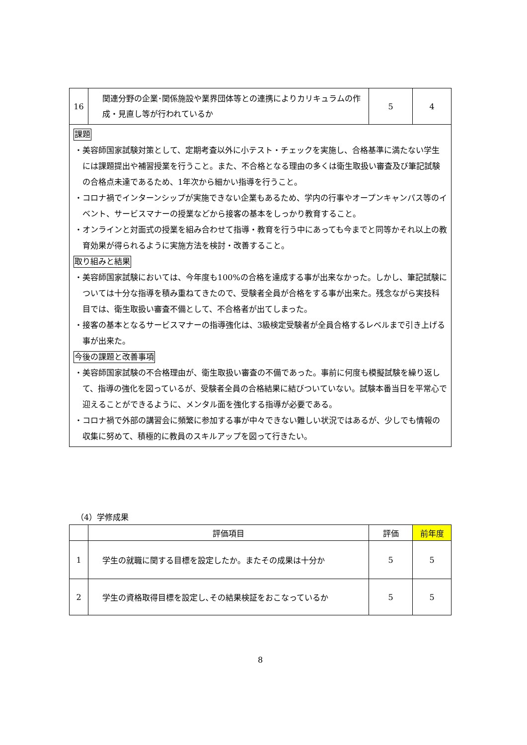| 16 | 関連分野の企業･関係施設や業界団体等との連携によりカリキュラムの作成・見直し等が行われているか | 5 | 4 |
課題
・美容師国家試験対策として、定期考査以外に小テスト・チェックを実施し、合格基準に満たない学生には課題提出や補習授業を行うこと。また、不合格となる理由の多くは衛生取扱い審査及び筆記試験の合格点未達であるため、1年次から細かい指導を行うこと。
・コロナ禍でインターンシップが実施できない企業もあるため、学内の行事やオープンキャンパス等のイベント、サービスマナーの授業などから接客の基本をしっかり教育すること。
・オンラインと対面式の授業を組み合わせて指導・教育を行う中にあっても今までと同等かそれ以上の教育効果が得られるように実施方法を検討・改善すること。
取り組みと結果
・美容師国家試験においては、今年度も100%の合格を達成する事が出来なかった。しかし、筆記試験については十分な指導を積み重ねてきたので、受験者全員が合格をする事が出来た。残念ながら実技科目では、衛生取扱い審査不備として、不合格者が出てしまった。
・接客の基本となるサービスマナーの指導強化は、3級検定受験者が全員合格するレベルまで引き上げる事が出来た。
今後の課題と改善事項
・美容師国家試験の不合格理由が、衛生取扱い審査の不備であった。事前に何度も模擬試験を繰り返して、指導の強化を図っているが、受験者全員の合格結果に結びついていない。試験本番当日を平常心で迎えることができるように、メンタル面を強化する指導が必要である。
・コロナ禍で外部の講習会に頻繁に参加する事が中々できない難しい状況ではあるが、少しでも情報の収集に努めて、積極的に教員のスキルアップを図って行きたい。
（4）学修成果
| | 評価項目 | 評価 | 前年度 |
| --- | --- | --- | --- |
| 1 | 学生の就職に関する目標を設定したか。またその成果は十分か | 5 | 5 |
| 2 | 学生の資格取得目標を設定し､その結果検証をおこなっているか | 5 | 5 |
8